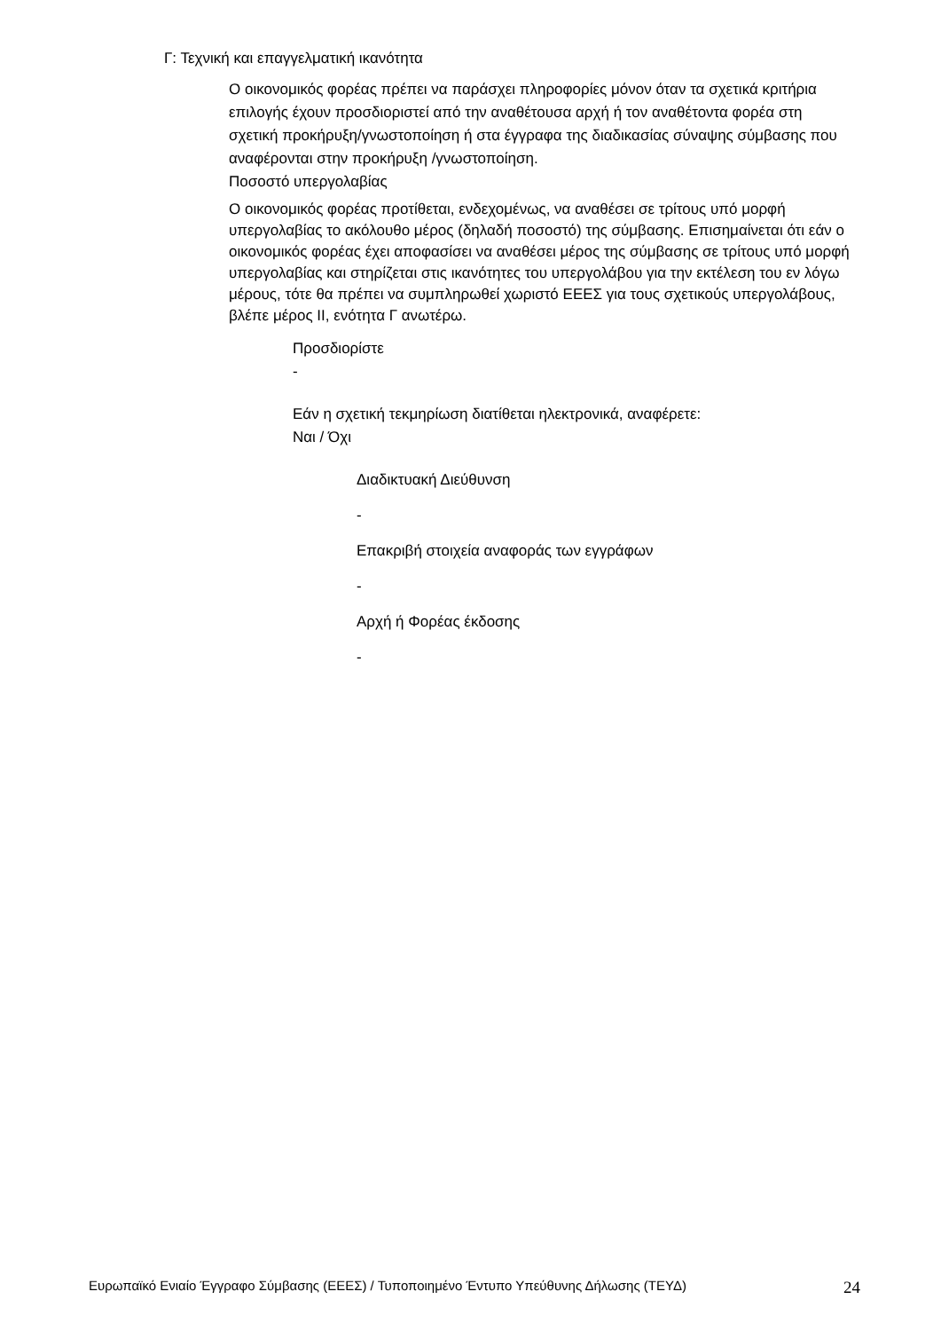Γ: Τεχνική και επαγγελματική ικανότητα
Ο οικονομικός φορέας πρέπει να παράσχει πληροφορίες μόνον όταν τα σχετικά κριτήρια επιλογής έχουν προσδιοριστεί από την αναθέτουσα αρχή ή τον αναθέτοντα φορέα στη σχετική προκήρυξη/γνωστοποίηση ή στα έγγραφα της διαδικασίας σύναψης σύμβασης που αναφέρονται στην προκήρυξη /γνωστοποίηση.
Ποσοστό υπεργολαβίας
Ο οικονομικός φορέας προτίθεται, ενδεχομένως, να αναθέσει σε τρίτους υπό μορφή υπεργολαβίας το ακόλουθο μέρος (δηλαδή ποσοστό) της σύμβασης. Επισημαίνεται ότι εάν ο οικονομικός φορέας έχει αποφασίσει να αναθέσει μέρος της σύμβασης σε τρίτους υπό μορφή υπεργολαβίας και στηρίζεται στις ικανότητες του υπεργολάβου για την εκτέλεση του εν λόγω μέρους, τότε θα πρέπει να συμπληρωθεί χωριστό ΕΕΕΣ για τους σχετικούς υπεργολάβους, βλέπε μέρος ΙΙ, ενότητα Γ ανωτέρω.
Προσδιορίστε
-
Εάν η σχετική τεκμηρίωση διατίθεται ηλεκτρονικά, αναφέρετε:
Ναι / Όχι
Διαδικτυακή Διεύθυνση
-
Επακριβή στοιχεία αναφοράς των εγγράφων
-
Αρχή ή Φορέας έκδοσης
-
Ευρωπαϊκό Ενιαίο Έγγραφο Σύμβασης (ΕΕΕΣ) / Τυποποιημένο Έντυπο Υπεύθυνης Δήλωσης (ΤΕΥΔ) 24